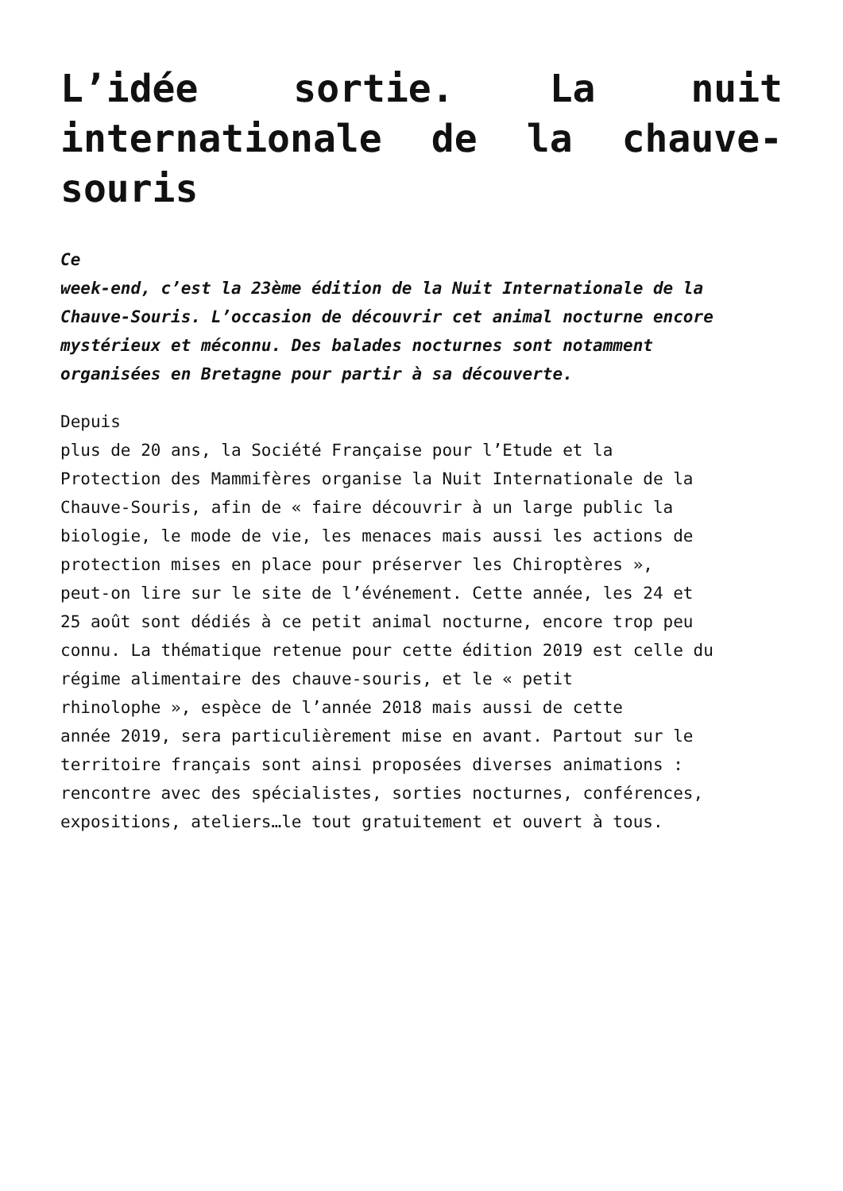L’idée sortie. La nuit internationale de la chauve-souris
Ce
week-end, c’est la 23ème édition de la Nuit Internationale de la
Chauve-Souris. L’occasion de découvrir cet animal nocturne encore
mystérieux et méconnu. Des balades nocturnes sont notamment
organisées en Bretagne pour partir à sa découverte.
Depuis
plus de 20 ans, la Société Française pour l’Etude et la
Protection des Mammifères organise la Nuit Internationale de la
Chauve-Souris, afin de « faire découvrir à un large public la
biologie, le mode de vie, les menaces mais aussi les actions de
protection mises en place pour préserver les Chiroptères »,
peut-on lire sur le site de l’événement. Cette année, les 24 et
25 août sont dédiés à ce petit animal nocturne, encore trop peu
connu. La thématique retenue pour cette édition 2019 est celle du
régime alimentaire des chauve-souris, et le « petit
rhinolophe », espèce de l’année 2018 mais aussi de cette
année 2019, sera particulièrement mise en avant. Partout sur le
territoire français sont ainsi proposées diverses animations :
rencontre avec des spécialistes, sorties nocturnes, conférences,
expositions, ateliers…le tout gratuitement et ouvert à tous.